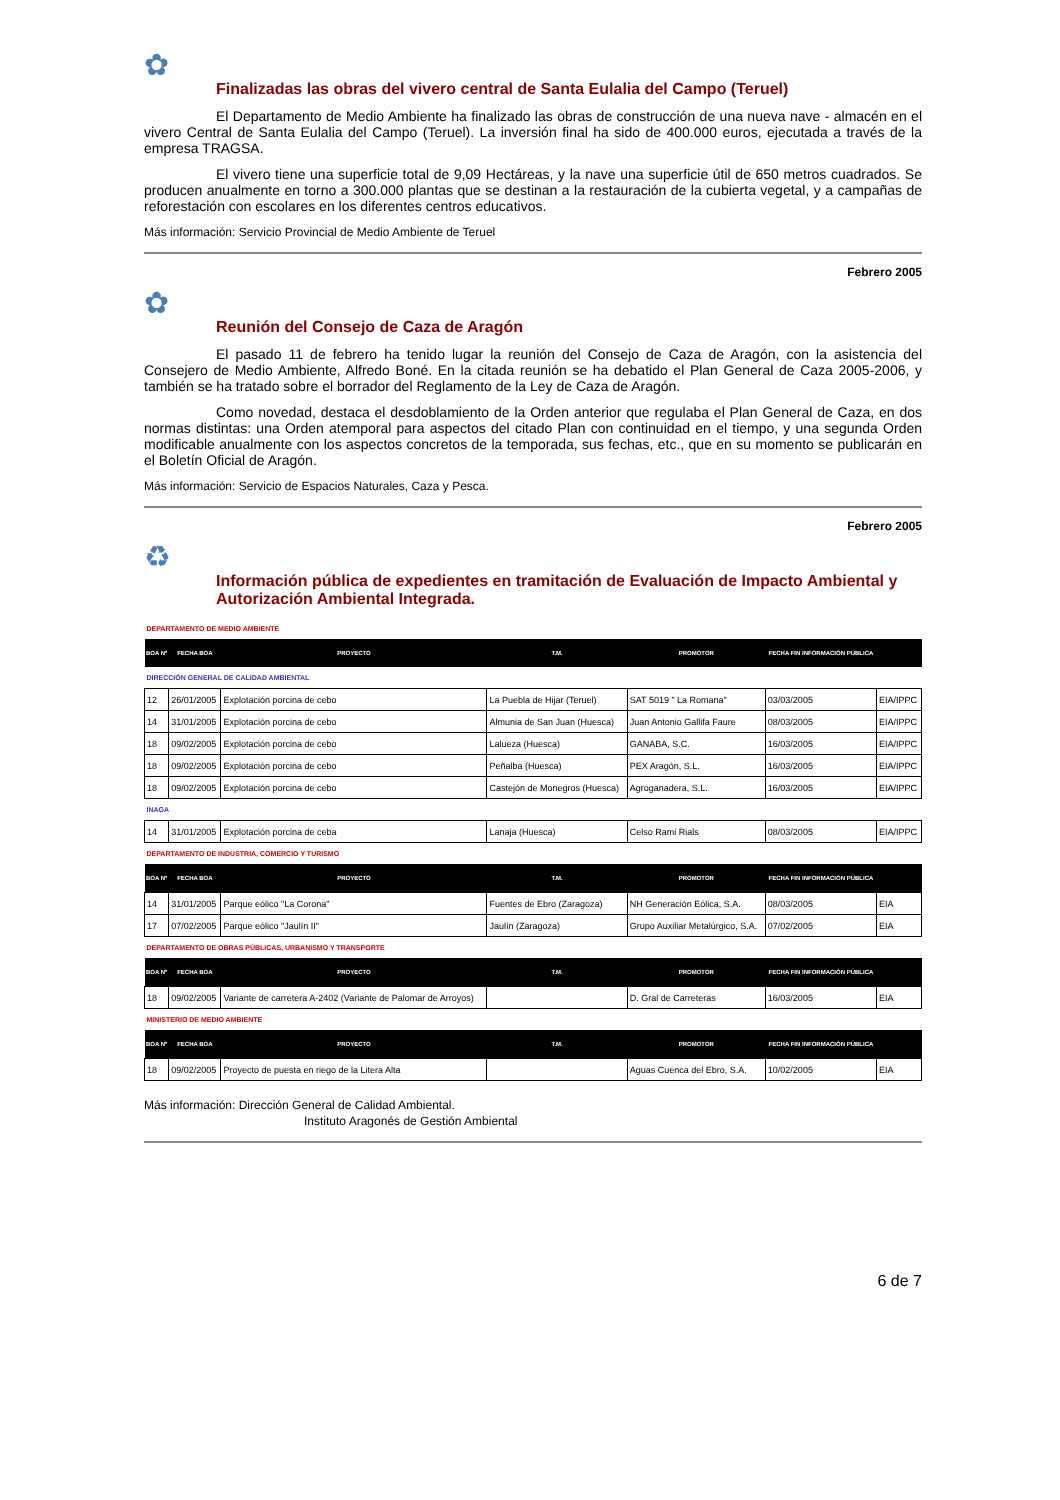✿
Finalizadas las obras del vivero central de Santa Eulalia del Campo (Teruel)
El Departamento de Medio Ambiente ha finalizado las obras de construcción de una nueva nave - almacén en el vivero Central de Santa Eulalia del Campo (Teruel). La inversión final ha sido de 400.000 euros, ejecutada a través de la empresa TRAGSA.
El vivero tiene una superficie total de 9,09 Hectáreas, y la nave una superficie útil de 650 metros cuadrados. Se producen anualmente en torno a 300.000 plantas que se destinan a la restauración de la cubierta vegetal, y a campañas de reforestación con escolares en los diferentes centros educativos.
Más información: Servicio Provincial de Medio Ambiente de Teruel
Febrero 2005
✿
Reunión del Consejo de Caza de Aragón
El pasado 11 de febrero ha tenido lugar la reunión del Consejo de Caza de Aragón, con la asistencia del Consejero de Medio Ambiente, Alfredo Boné. En la citada reunión se ha debatido el Plan General de Caza 2005-2006, y también se ha tratado sobre el borrador del Reglamento de la Ley de Caza de Aragón.
Como novedad, destaca el desdoblamiento de la Orden anterior que regulaba el Plan General de Caza, en dos normas distintas: una Orden atemporal para aspectos del citado Plan con continuidad en el tiempo, y una segunda Orden modificable anualmente con los aspectos concretos de la temporada, sus fechas, etc., que en su momento se publicarán en el Boletín Oficial de Aragón.
Más información: Servicio de Espacios Naturales, Caza y Pesca.
Febrero 2005
♻
Información pública de expedientes en tramitación de Evaluación de Impacto Ambiental y Autorización Ambiental Integrada.
| DEPARTAMENTO DE MEDIO AMBIENTE | | | | | | |
| BOA Nº | FECHA BOA | PROYECTO | T.M. | PROMOTOR | FECHA FIN INFORMACIÓN PÚBLICA | |
| DIRECCIÓN GENERAL DE CALIDAD AMBIENTAL | | | | | | |
| 12 | 26/01/2005 | Explotación porcina de cebo | La Puebla de Hijar (Teruel) | SAT 5019 " La Romana" | 03/03/2005 | EIA/IPPC |
| 14 | 31/01/2005 | Explotación porcina de cebo | Almunia de San Juan (Huesca) | Juan Antonio Gallifa Faure | 08/03/2005 | EIA/IPPC |
| 18 | 09/02/2005 | Explotación porcina de cebo | Lalueza (Huesca) | GANABA, S.C. | 16/03/2005 | EIA/IPPC |
| 18 | 09/02/2005 | Explotación porcina de cebo | Peñalba (Huesca) | PEX Aragón, S.L. | 16/03/2005 | EIA/IPPC |
| 18 | 09/02/2005 | Explotación porcina de cebo | Castejón de Monegros (Huesca) | Agroganadera, S.L. | 16/03/2005 | EIA/IPPC |
| INAGA | | | | | | |
| 14 | 31/01/2005 | Explotación porcina de ceba | Lanaja (Huesca) | Celso Rami Rials | 08/03/2005 | EIA/IPPC |
| DEPARTAMENTO DE INDUSTRIA, COMERCIO Y TURISMO | | | | | | |
| BOA Nº | FECHA BOA | PROYECTO | T.M. | PROMOTOR | FECHA FIN INFORMACIÓN PÚBLICA | |
| 14 | 31/01/2005 | Parque eólico "La Corona" | Fuentes de Ebro (Zaragoza) | NH Generación Eólica, S.A. | 08/03/2005 | EIA |
| 17 | 07/02/2005 | Parque eólico "Jaulín II" | Jaulín (Zaragoza) | Grupo Auxiliar Metalúrgico, S.A. | 07/02/2005 | EIA |
| DEPARTAMENTO DE OBRAS PÚBLICAS, URBANISMO Y TRANSPORTE | | | | | | |
| BOA Nº | FECHA BOA | PROYECTO | T.M. | PROMOTOR | FECHA FIN INFORMACIÓN PÚBLICA | |
| 18 | 09/02/2005 | Variante de carretera A-2402 (Variante de Palomar de Arroyos) | | D. Gral de Carreteras | 16/03/2005 | EIA |
| MINISTERIO DE MEDIO AMBIENTE | | | | | | |
| BOA Nº | FECHA BOA | PROYECTO | T.M. | PROMOTOR | FECHA FIN INFORMACIÓN PÚBLICA | |
| 18 | 09/02/2005 | Proyecto de puesta en riego de la Litera Alta | | Aguas Cuenca del Ebro, S.A. | 10/02/2005 | EIA |
Más información: Dirección General de Calidad Ambiental.
Instituto Aragonés de Gestión Ambiental
6 de 7